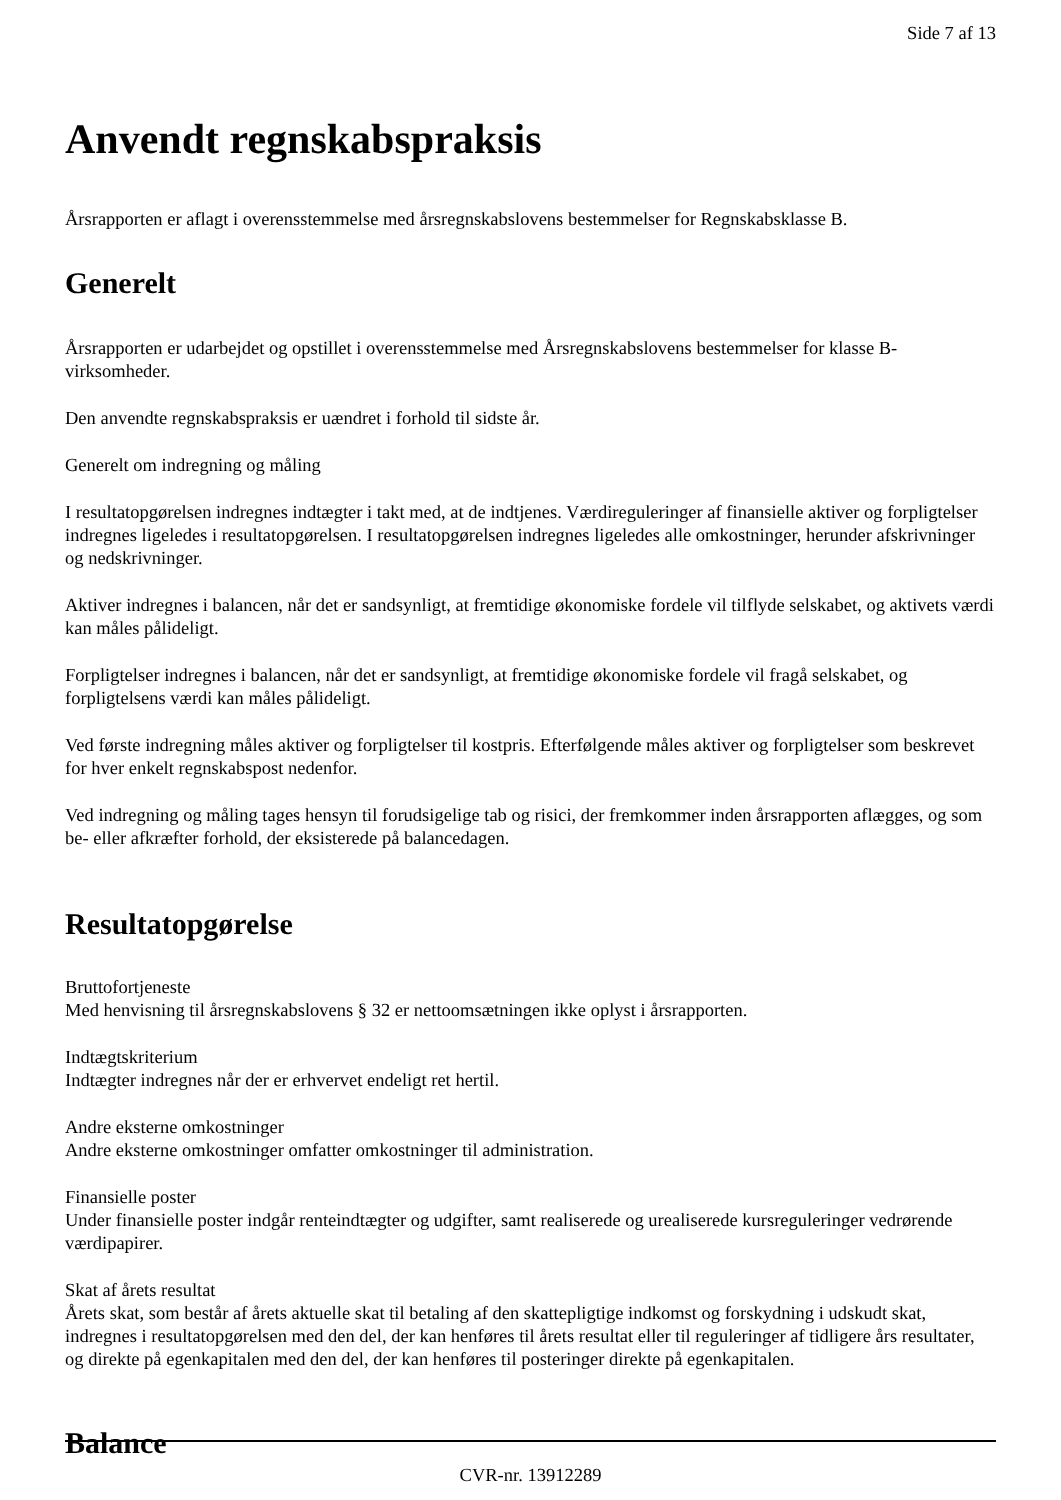Side 7 af 13
Anvendt regnskabspraksis
Årsrapporten er aflagt i overensstemmelse med årsregnskabslovens bestemmelser for Regnskabsklasse B.
Generelt
Årsrapporten er udarbejdet og opstillet i overensstemmelse med Årsregnskabslovens bestemmelser for klasse B-virksomheder.
Den anvendte regnskabspraksis er uændret i forhold til sidste år.
Generelt om indregning og måling
I resultatopgørelsen indregnes indtægter i takt med, at de indtjenes. Værdireguleringer af finansielle aktiver og forpligtelser indregnes ligeledes i resultatopgørelsen. I resultatopgørelsen indregnes ligeledes alle omkostninger, herunder afskrivninger og nedskrivninger.
Aktiver indregnes i balancen, når det er sandsynligt, at fremtidige økonomiske fordele vil tilflyde selskabet, og aktivets værdi kan måles pålideligt.
Forpligtelser indregnes i balancen, når det er sandsynligt, at fremtidige økonomiske fordele vil fragå selskabet, og forpligtelsens værdi kan måles pålideligt.
Ved første indregning måles aktiver og forpligtelser til kostpris. Efterfølgende måles aktiver og forpligtelser som beskrevet for hver enkelt regnskabspost nedenfor.
Ved indregning og måling tages hensyn til forudsigelige tab og risici, der fremkommer inden årsrapporten aflægges, og som be- eller afkræfter forhold, der eksisterede på balancedagen.
Resultatopgørelse
Bruttofortjeneste
Med henvisning til årsregnskabslovens § 32 er nettoomsætningen ikke oplyst i årsrapporten.
Indtægtskriterium
Indtægter indregnes når der er erhvervet endeligt ret hertil.
Andre eksterne omkostninger
Andre eksterne omkostninger omfatter omkostninger til administration.
Finansielle poster
Under finansielle poster indgår renteindtægter og udgifter, samt realiserede og urealiserede kursreguleringer vedrørende værdipapirer.
Skat af årets resultat
Årets skat, som består af årets aktuelle skat til betaling af den skattepligtige indkomst og forskydning i udskudt skat, indregnes i resultatopgørelsen med den del, der kan henføres til årets resultat eller til reguleringer af tidligere års resultater, og direkte på egenkapitalen med den del, der kan henføres til posteringer direkte på egenkapitalen.
Balance
CVR-nr. 13912289